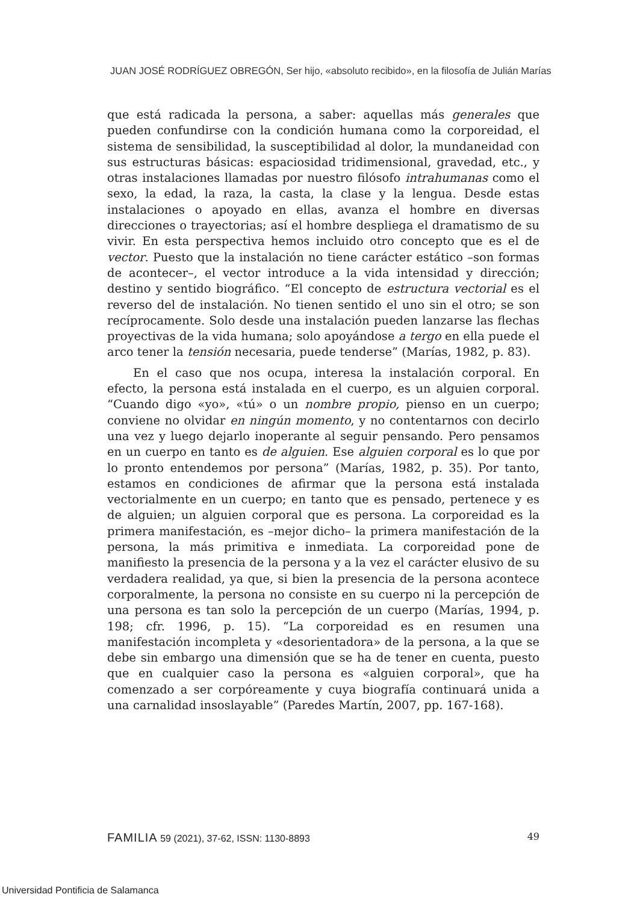JUAN JOSÉ RODRÍGUEZ OBREGÓN, Ser hijo, «absoluto recibido», en la filosofía de Julián Marías
que está radicada la persona, a saber: aquellas más generales que pueden confundirse con la condición humana como la corporeidad, el sistema de sensibilidad, la susceptibilidad al dolor, la mundaneidad con sus estructuras básicas: espaciosidad tridimensional, gravedad, etc., y otras instalaciones llamadas por nuestro filósofo intrahumanas como el sexo, la edad, la raza, la casta, la clase y la lengua. Desde estas instalaciones o apoyado en ellas, avanza el hombre en diversas direcciones o trayectorias; así el hombre despliega el dramatismo de su vivir. En esta perspectiva hemos incluido otro concepto que es el de vector. Puesto que la instalación no tiene carácter estático –son formas de acontecer–, el vector introduce a la vida intensidad y dirección; destino y sentido biográfico. “El concepto de estructura vectorial es el reverso del de instalación. No tienen sentido el uno sin el otro; se son recíprocamente. Solo desde una instalación pueden lanzarse las flechas proyectivas de la vida humana; solo apoyándose a tergo en ella puede el arco tener la tensión necesaria, puede tenderse” (Marías, 1982, p. 83).
En el caso que nos ocupa, interesa la instalación corporal. En efecto, la persona está instalada en el cuerpo, es un alguien corporal. “Cuando digo «yo», «tú» o un nombre propio, pienso en un cuerpo; conviene no olvidar en ningún momento, y no contentarnos con decirlo una vez y luego dejarlo inoperante al seguir pensando. Pero pensamos en un cuerpo en tanto es de alguien. Ese alguien corporal es lo que por lo pronto entendemos por persona” (Marías, 1982, p. 35). Por tanto, estamos en condiciones de afirmar que la persona está instalada vectorialmente en un cuerpo; en tanto que es pensado, pertenece y es de alguien; un alguien corporal que es persona. La corporeidad es la primera manifestación, es –mejor dicho– la primera manifestación de la persona, la más primitiva e inmediata. La corporeidad pone de manifiesto la presencia de la persona y a la vez el carácter elusivo de su verdadera realidad, ya que, si bien la presencia de la persona acontece corporalmente, la persona no consiste en su cuerpo ni la percepción de una persona es tan solo la percepción de un cuerpo (Marías, 1994, p. 198; cfr. 1996, p. 15). “La corporeidad es en resumen una manifestación incompleta y «desorientadora» de la persona, a la que se debe sin embargo una dimensión que se ha de tener en cuenta, puesto que en cualquier caso la persona es «alguien corporal», que ha comenzado a ser corpóreamente y cuya biografía continuará unida a una carnalidad insoslayable” (Paredes Martín, 2007, pp. 167-168).
FAMILIA 59 (2021), 37-62, ISSN: 1130-8893 49
Universidad Pontificia de Salamanca